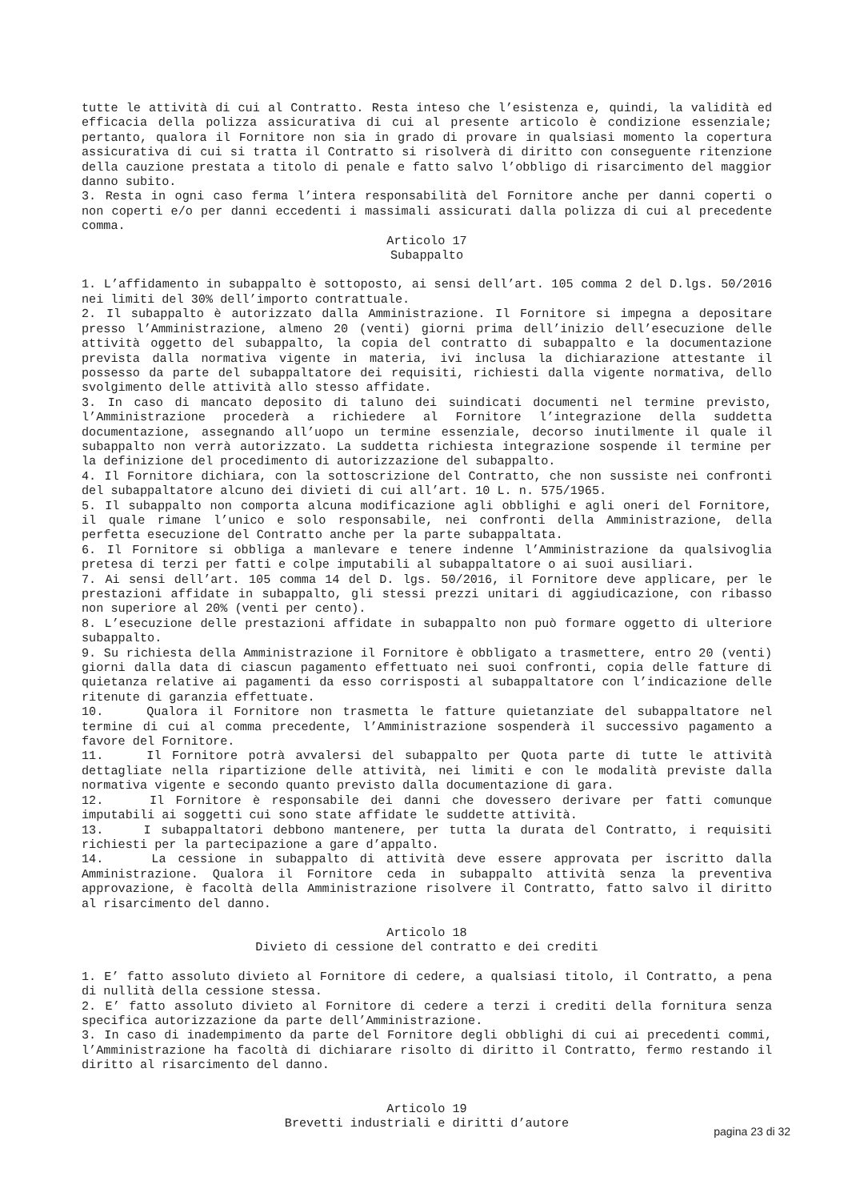tutte le attività di cui al Contratto. Resta inteso che l’esistenza e, quindi, la validità ed efficacia della polizza assicurativa di cui al presente articolo è condizione essenziale; pertanto, qualora il Fornitore non sia in grado di provare in qualsiasi momento la copertura assicurativa di cui si tratta il Contratto si risolverà di diritto con conseguente ritenzione della cauzione prestata a titolo di penale e fatto salvo l’obbligo di risarcimento del maggior danno subito.
3. Resta in ogni caso ferma l’intera responsabilità del Fornitore anche per danni coperti o non coperti e/o per danni eccedenti i massimali assicurati dalla polizza di cui al precedente comma.
Articolo 17
Subappalto
1. L’affidamento in subappalto è sottoposto, ai sensi dell’art. 105 comma 2 del D.lgs. 50/2016 nei limiti del 30% dell’importo contrattuale.
2. Il subappalto è autorizzato dalla Amministrazione. Il Fornitore si impegna a depositare presso l’Amministrazione, almeno 20 (venti) giorni prima dell’inizio dell’esecuzione delle attività oggetto del subappalto, la copia del contratto di subappalto e la documentazione prevista dalla normativa vigente in materia, ivi inclusa la dichiarazione attestante il possesso da parte del subappaltatore dei requisiti, richiesti dalla vigente normativa, dello svolgimento delle attività allo stesso affidate.
3. In caso di mancato deposito di taluno dei suindicati documenti nel termine previsto, l’Amministrazione procederà a richiedere al Fornitore l’integrazione della suddetta documentazione, assegnando all’uopo un termine essenziale, decorso inutilmente il quale il subappalto non verrà autorizzato. La suddetta richiesta integrazione sospende il termine per la definizione del procedimento di autorizzazione del subappalto.
4. Il Fornitore dichiara, con la sottoscrizione del Contratto, che non sussiste nei confronti del subappaltatore alcuno dei divieti di cui all’art. 10 L. n. 575/1965.
5. Il subappalto non comporta alcuna modificazione agli obblighi e agli oneri del Fornitore, il quale rimane l’unico e solo responsabile, nei confronti della Amministrazione, della perfetta esecuzione del Contratto anche per la parte subappaltata.
6. Il Fornitore si obbliga a manlevare e tenere indenne l’Amministrazione da qualsivoglia pretesa di terzi per fatti e colpe imputabili al subappaltatore o ai suoi ausiliari.
7. Ai sensi dell’art. 105 comma 14 del D. lgs. 50/2016, il Fornitore deve applicare, per le prestazioni affidate in subappalto, gli stessi prezzi unitari di aggiudicazione, con ribasso non superiore al 20% (venti per cento).
8. L’esecuzione delle prestazioni affidate in subappalto non può formare oggetto di ulteriore subappalto.
9. Su richiesta della Amministrazione il Fornitore è obbligato a trasmettere, entro 20 (venti) giorni dalla data di ciascun pagamento effettuato nei suoi confronti, copia delle fatture di quietanza relative ai pagamenti da esso corrisposti al subappaltatore con l’indicazione delle ritenute di garanzia effettuate.
10. Qualora il Fornitore non trasmetta le fatture quietanziate del subappaltatore nel termine di cui al comma precedente, l’Amministrazione sospenderà il successivo pagamento a favore del Fornitore.
11. Il Fornitore potrà avvalersi del subappalto per Quota parte di tutte le attività dettagliate nella ripartizione delle attività, nei limiti e con le modalità previste dalla normativa vigente e secondo quanto previsto dalla documentazione di gara.
12. Il Fornitore è responsabile dei danni che dovessero derivare per fatti comunque imputabili ai soggetti cui sono state affidate le suddette attività.
13. I subappaltatori debbono mantenere, per tutta la durata del Contratto, i requisiti richiesti per la partecipazione a gare d’appalto.
14. La cessione in subappalto di attività deve essere approvata per iscritto dalla Amministrazione. Qualora il Fornitore ceda in subappalto attività senza la preventiva approvazione, è facoltà della Amministrazione risolvere il Contratto, fatto salvo il diritto al risarcimento del danno.
Articolo 18
Divieto di cessione del contratto e dei crediti
1. E’ fatto assoluto divieto al Fornitore di cedere, a qualsiasi titolo, il Contratto, a pena di nullità della cessione stessa.
2. E’ fatto assoluto divieto al Fornitore di cedere a terzi i crediti della fornitura senza specifica autorizzazione da parte dell’Amministrazione.
3. In caso di inadempimento da parte del Fornitore degli obblighi di cui ai precedenti commi, l’Amministrazione ha facoltà di dichiarare risolto di diritto il Contratto, fermo restando il diritto al risarcimento del danno.
Articolo 19
Brevetti industriali e diritti d’autore
pagina 23 di 32